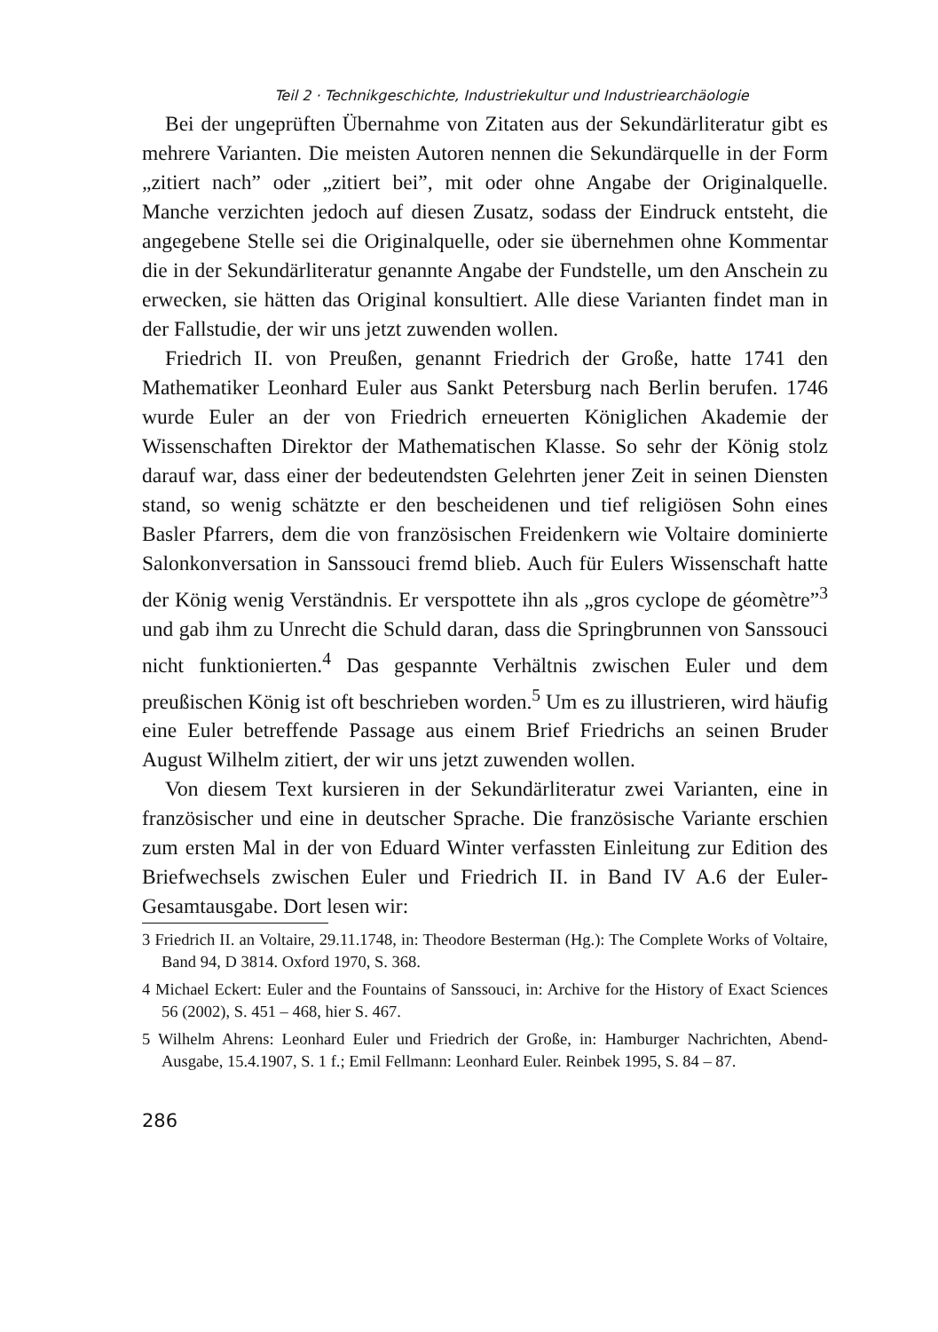Teil 2 · Technikgeschichte, Industriekultur und Industriearchäologie
Bei der ungeprüften Übernahme von Zitaten aus der Sekundärliteratur gibt es mehrere Varianten. Die meisten Autoren nennen die Sekundärquelle in der Form „zitiert nach” oder „zitiert bei”, mit oder ohne Angabe der Originalquelle. Manche verzichten jedoch auf diesen Zusatz, sodass der Eindruck entsteht, die angegebene Stelle sei die Originalquelle, oder sie übernehmen ohne Kommentar die in der Sekundärliteratur genannte Angabe der Fundstelle, um den Anschein zu erwecken, sie hätten das Original konsultiert. Alle diese Varianten findet man in der Fallstudie, der wir uns jetzt zuwenden wollen.
Friedrich II. von Preußen, genannt Friedrich der Große, hatte 1741 den Mathematiker Leonhard Euler aus Sankt Petersburg nach Berlin berufen. 1746 wurde Euler an der von Friedrich erneuerten Königlichen Akademie der Wissenschaften Direktor der Mathematischen Klasse. So sehr der König stolz darauf war, dass einer der bedeutendsten Gelehrten jener Zeit in seinen Diensten stand, so wenig schätzte er den bescheidenen und tief religiösen Sohn eines Basler Pfarrers, dem die von französischen Freidenkern wie Voltaire dominierte Salonkonversation in Sanssouci fremd blieb. Auch für Eulers Wissenschaft hatte der König wenig Verständnis. Er verspottete ihn als „gros cyclope de géomètre”<sup>3</sup> und gab ihm zu Unrecht die Schuld daran, dass die Springbrunnen von Sanssouci nicht funktionierten.<sup>4</sup> Das gespannte Verhältnis zwischen Euler und dem preußischen König ist oft beschrieben worden.<sup>5</sup> Um es zu illustrieren, wird häufig eine Euler betreffende Passage aus einem Brief Friedrichs an seinen Bruder August Wilhelm zitiert, der wir uns jetzt zuwenden wollen.
Von diesem Text kursieren in der Sekundärliteratur zwei Varianten, eine in französischer und eine in deutscher Sprache. Die französische Variante erschien zum ersten Mal in der von Eduard Winter verfassten Einleitung zur Edition des Briefwechsels zwischen Euler und Friedrich II. in Band IV A.6 der Euler-Gesamtausgabe. Dort lesen wir:
3 Friedrich II. an Voltaire, 29.11.1748, in: Theodore Besterman (Hg.): The Complete Works of Voltaire, Band 94, D 3814. Oxford 1970, S. 368.
4 Michael Eckert: Euler and the Fountains of Sanssouci, in: Archive for the History of Exact Sciences 56 (2002), S. 451 – 468, hier S. 467.
5 Wilhelm Ahrens: Leonhard Euler und Friedrich der Große, in: Hamburger Nachrichten, Abend-Ausgabe, 15.4.1907, S. 1 f.; Emil Fellmann: Leonhard Euler. Reinbek 1995, S. 84 – 87.
286